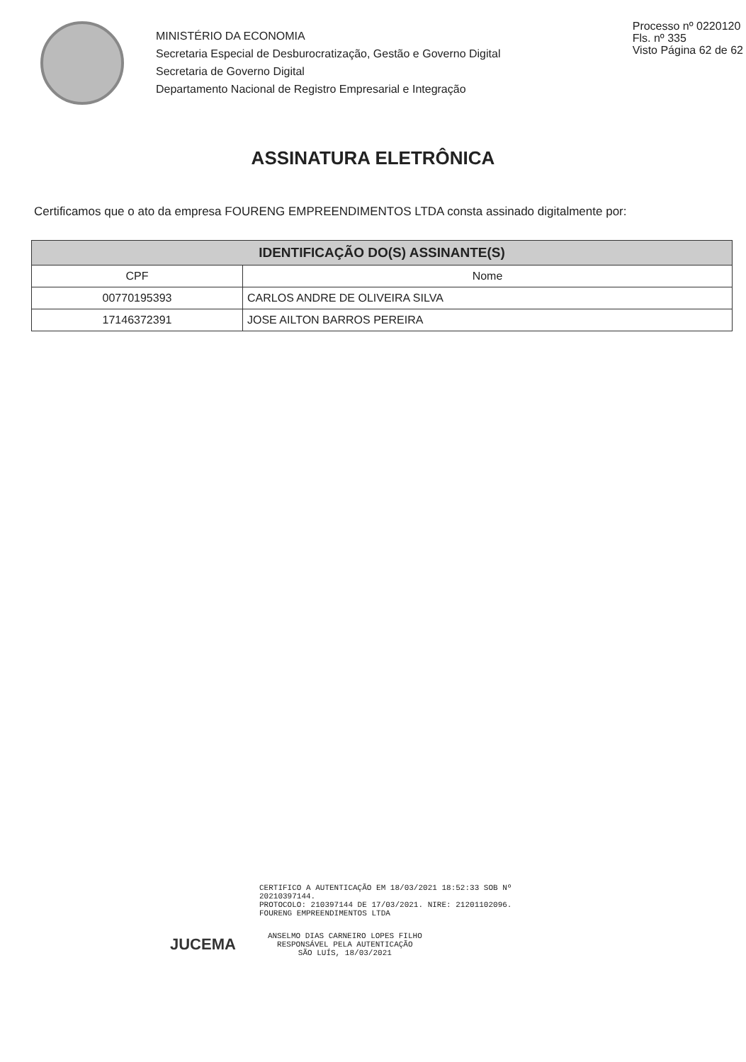MINISTÉRIO DA ECONOMIA
Secretaria Especial de Desburocratização, Gestão e Governo Digital
Secretaria de Governo Digital
Departamento Nacional de Registro Empresarial e Integração
Processo nº 0220120
Fls. nº 335
Visto Página 62 de 62
ASSINATURA ELETRÔNICA
Certificamos que o ato da empresa FOURENG EMPREENDIMENTOS LTDA consta assinado digitalmente por:
| IDENTIFICAÇÃO DO(S) ASSINANTE(S) | |
| --- | --- |
| CPF | Nome |
| 00770195393 | CARLOS ANDRE DE OLIVEIRA SILVA |
| 17146372391 | JOSE AILTON BARROS PEREIRA |
CERTIFICO A AUTENTICAÇÃO EM 18/03/2021 18:52:33 SOB Nº
20210397144.
PROTOCOLO: 210397144 DE 17/03/2021. NIRE: 21201102096.
FOURENG EMPREENDIMENTOS LTDA
JUCEMA
ANSELMO DIAS CARNEIRO LOPES FILHO
RESPONSÁVEL PELA AUTENTICAÇÃO
SÃO LUÍS, 18/03/2021